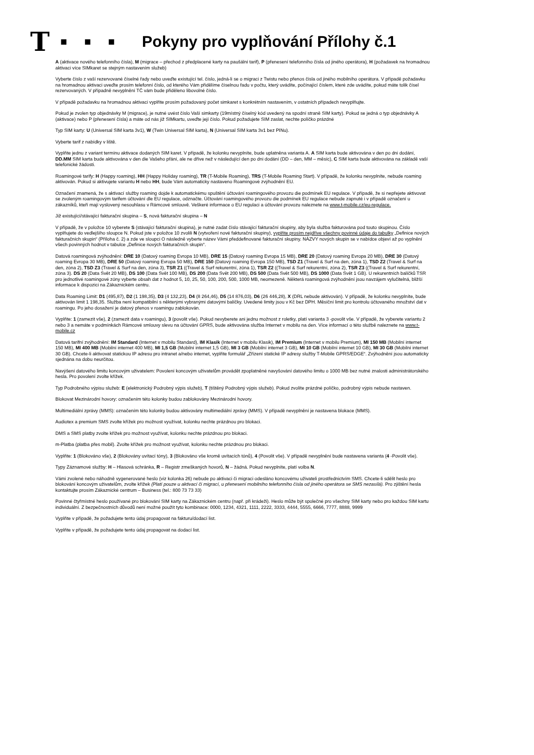T
■ ■ ■
Pokyny pro vyplňování Přílohy č.1
A (aktivace nového telefonního čísla), M (migrace – přechod z předplacené karty na paušální tarif), P (přenesení telefonního čísla od jiného operátora), H (požadavek na hromadnou aktivaci více SIMkaret se stejným nastavením služeb)
Vyberte číslo z vaší rezervované číselné řady nebo uveďte existující tel. číslo, jedná-li se o migraci z Twistu nebo přenos čísla od jiného mobilního operátora. V případě požadavku na hromadnou aktivaci uveďte prosím telefonní číslo, od kterého Vám přidělíme číselnou řadu v počtu, který uvádíte, počínající číslem, které zde uvádíte, pokud máte tolik čísel rezervovaných. V případně nevyplnění TČ vám bude přiděleno libovolné číslo.
V případě požadavku na hromadnou aktivaci vyplňte prosím požadovaný počet simkaret s konkrétním nastavením, v ostatních případech nevyplňujte.
Pokud je zvolen typ objednávky M (migrace), je nutné uvést číslo Vaší simkarty (19místný číselný kód uvedený na spodní straně SIM karty). Pokud se jedná o typ objednávky A (aktivace) nebo P (přenesení čísla) a máte od nás již SIMkartu, uveďte její číslo. Pokud požadujete SIM zaslat, nechte políčko prázdné
Typ SIM karty: U (Universal SIM karta 3v1), W (Twin Universal SIM karta), N (Universal SIM karta 3v1 bez PINu).
Vyberte tarif z nabídky v liště.
Vyplňte jednu z variant termínu aktivace dodaných SIM karet. V případě, že kolonku nevyplníte, bude uplatněna varianta A. A SIM karta bude aktivována v den po dni dodání, DD.MM SIM karta bude aktivována v den die Vašeho přání, ale ne dříve než v následující den po dni dodání (DD – den, MM – měsíc), C SIM karta bude aktivována na základě vaší telefonické žádosti.
Roamingové tarify: H (Happy roaming), HH (Happy Holiday roaming), TR (T-Mobile Roaming), TRS (T-Mobile Roaming Start). V případě, že kolonku nevyplníte, nebude roaming aktivován. Pokud si aktivujete variantu H nebo HH, bude Vám automaticky nastaveno Roamingové zvýhodnění EU.
Označení znamená, že s aktivací služby roaming dojde k automatickému spuštění účtování roamingového provozu die podmínek EU regulace. V případě, že si nepřejete aktivovat se zvoleným roamingovým tarifem účtování dle EU regulace, odznačte. Účtování roamingového provozu die podmínek EU regulace nebude zapnuté i v případě označení u zákazníků, kteří mají vyslovený nesouhlasu v Rámcové smlouvě. Veškeré informace o EU regulaci a účtování provozu naleznete na www.t-mobile.cz/eu-regulace.
Již existující/stávající fakturační skupina – S, nová fakturační skupina – N
V případě, že v položce 10 vyberete S (stávající fakturační skupina), je nutné zadat číslo stávající fakturační skupiny, aby byla služba fakturována pod touto skupinou. Číslo vyplňujete do vedlejšího sloupce N. Pokud jste v položce 10 zvolili N (vytvoření nové fakturační skupiny), vyplňte prosím nejdříve všechny povinné údaje do tabulky „Definice nových fakturačních skupin“ (Příloha č. 2) a zde ve sloupci O následně vyberte název Vámi předdefinované fakturační skupiny. NÁZVY nových skupin se v nabídce objeví až po vyplnění všech povinných hodnot v tabulce „Definice nových fakturačních skupin“.
Datová roamingová zvýhodnění: DRE 10 (Datový roaming Evropa 10 MB), DRE 15 (Datový roaming Evropa 15 MB), DRE 20 (Datový roaming Evropa 20 MB), DRE 30 (Datový roaming Evropa 30 MB), DRE 50 (Datový roaming Evropa 50 MB), DRE 150 (Datový roaming Evropa 150 MB), TSD Z1 (Travel & Surf na den, zóna 1), TSD Z2 (Travel & Surf na den, zóna 2), TSD Z3 (Travel & Surf na den, zóna 3), TSR Z1 ((Travel & Surf rekurentní, zóna 1), TSR Z2 ((Travel & Surf rekurentní, zóna 2), TSR Z3 ((Travel & Surf rekurentní, zóna 3). DS 20 (Data Svět 20 MB), DS 100 (Data Svět 100 MB), DS 200 (Data Svět 200 MB), DS 500 (Data Svět 500 MB), DS 1000 (Data Svět 1 GB). U rekurentních balíčků TSR pro jednotlivé roamingové zóny vyberte obsah dat z hodnot 5, 10, 25, 50, 100, 200, 500, 1000 MB, neomezeně. Některá roamingová zvýhodnění jsou navzájem vylučitelná, bližší informace k dispozici na Zákaznickém centru.
Data Roaming Limit: D1 (495,87), D2 (1 198,35), D3 (4 132,23), D4 (8 264,46), D5 (14 876,03), D6 (26 446,28), X (DRL nebude aktivován). V případě, že kolonku nevyplníte, bude aktivován limit 1 198,35. Služba není kompatibilní s některými vybranými datovými balíčky. Uvedené limity jsou v Kč bez DPH. Měsíční limit pro kontrolu účtovaného množství dat v roamingu. Po jeho dosažení je datový přenos v roamingu zablokován.
Vyplňte: 1 (zamezit vše), 2 (zamezit data v roamingu), 3 (povolit vše). Pokud nevyberete ani jednu možnost z roletky, platí varianta 3 -povolit vše. V případě, že vyberete variantu 2 nebo 3 a nemáte v podmínkách Rámcové smlouvy slevu na účtování GPRS, bude aktivována služba Internet v mobilu na den. Více informací o této službě naleznete na www.t-mobile.cz
Datová tarifní zvýhodnění: IM Standard (Internet v mobilu Standard), IM Klasik (Internet v mobilu Klasik), IM Premium (Internet v mobilu Premium), MI 150 MB (Mobilní internet 150 MB), MI 400 MB (Mobilní internet 400 MB), MI 1,5 GB (Mobilní internet 1,5 GB), MI 3 GB (Mobilní internet 3 GB), MI 10 GB (Mobilní internet 10 GB), MI 30 GB (Mobilní internet 30 GB). Chcete-li aktivovat statickou IP adresu pro intranet a/nebo internet, vyplňte formulář „Zřízení statické IP adresy služby T-Mobile GPRS/EDGE“. Zvýhodnění jsou automaticky sjednána na dobu neurčitou.
Navýšení datového limitu koncovým uživatelem: Povolení koncovým uživatelům provádět zpoplatněné navyšování datového limitu o 1000 MB bez nutné znalosti administrátorského hesla. Pro povolení zvolte křížek.
Typ Podrobného výpisu služeb: E (elektronický Podrobný výpis služeb), T (tištěný Podrobný výpis služeb). Pokud zvolíte prázdné políčko, podrobný výpis nebude nastaven.
Blokovat Mezinárodní hovory: označením této kolonky budou zablokovány Mezinárodní hovory.
Multimediální zprávy (MMS): označením této kolonky budou aktivovány multimediální zprávy (MMS). V případě nevyplnění je nastavena blokace (MMS).
Audiotex a premium SMS zvolte křížek pro možnost využívat, kolonku nechte prázdnou pro blokaci.
DMS a SMS platby zvolte křížek pro možnost využívat, kolonku nechte prázdnou pro blokaci.
m-Platba (platba přes mobil). Zvolte křížek pro možnost využívat, kolonku nechte prázdnou pro blokaci.
Vyplňte: 1 (Blokováno vše), 2 (Blokovány uvítací tóny), 3 (Blokováno vše kromě uvítacích tónů), 4 (Povolit vše). V případě nevyplnění bude nastavena varianta (4 -Povolit vše).
Typy Záznamové služby: H – Hlasová schránka, R – Registr zmeškaných hovorů, N – žádná. Pokud nevyplníte, platí volba N.
Vámi zvolené nebo náhodně vygenerované heslo (viz kolonka 26) nebude po aktivaci či migraci odesláno koncovému uživateli prostřednictvím SMS. Chcete-li sdělit heslo pro blokování koncovým uživatelům, zvolte křížek (Platí pouze u aktivací či migrací, u přenesení mobilního telefonního čísla od jiného operátora se SMS nezasílá). Pro zjištění hesla kontaktujte prosím Zákaznické centrum – Business (tel.: 800 73 73 33)
Povinné čtyřmístné heslo používané pro blokování SIM karty na Zákaznickém centru (např. při krádeži). Heslo může být společné pro všechny SIM karty nebo pro každou SIM kartu individuální. Z bezpečnostních důvodů není možné použít tyto kombinace: 0000, 1234, 4321, 1111, 2222, 3333, 4444, 5555, 6666, 7777, 8888, 9999
Vyplňte v případě, že požadujete tento údaj propagovat na fakturu/dodací list.
Vyplňte v případě, že požadujete tento údaj propagovat na dodací list.